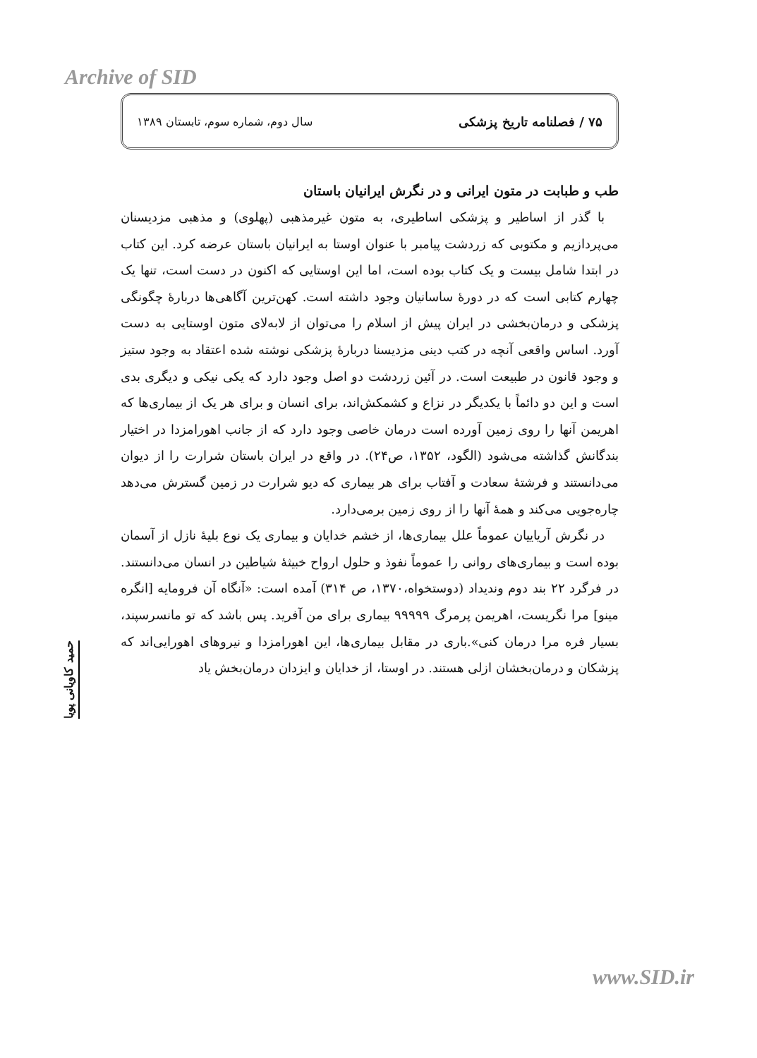Archive of SID
۷۵ / فصلنامه تاریخ پزشکی سال دوم، شماره سوم، تابستان ۱۳۸۹
طب و طبابت در متون ایرانی و در نگرش ایرانیان باستان
با گذر از اساطیر و پزشکی اساطیری، به متون غیرمذهبی (پهلوی) و مذهبی مزدیسنان می‌پردازیم و مکتوبی که زردشت پیامبر با عنوان اوستا به ایرانیان باستان عرضه کرد. این کتاب در ابتدا شامل بیست و یک کتاب بوده است، اما این اوستایی که اکنون در دست است، تنها یک چهارم کتابی است که در دورۀ ساسانیان وجود داشته است. کهن‌ترین آگاهی‌ها دربارۀ چگونگی پزشکی و درمان‌بخشی در ایران پیش از اسلام را می‌توان از لابه‌لای متون اوستایی به دست آورد. اساس واقعی آنچه در کتب دینی مزدیسنا دربارۀ پزشکی نوشته شده اعتقاد به وجود ستیز و وجود قانون در طبیعت است. در آئین زردشت دو اصل وجود دارد که یکی نیکی و دیگری بدی است و این دو دائماً با یکدیگر در نزاع و کشمکش‌اند، برای انسان و برای هر یک از بیماری‌ها که اهریمن آنها را روی زمین آورده است درمان خاصی وجود دارد که از جانب اهورامزدا در اختیار بندگانش گذاشته می‌شود (الگود، ۱۳۵۲، ص۲۴). در واقع در ایران باستان شرارت را از دیوان می‌دانستند و فرشتۀ سعادت و آفتاب برای هر بیماری که دیو شرارت در زمین گسترش می‌دهد چاره‌جویی می‌کند و همۀ آنها را از روی زمین برمی‌دارد.
در نگرش آریاییان عموماً علل بیماری‌ها، از خشم خدایان و بیماری یک نوع بلیۀ نازل از آسمان بوده است و بیماری‌های روانی را عموماً نفوذ و حلول ارواح خبیثۀ شیاطین در انسان می‌دانستند. در فرگرد ۲۲ بند دوم وندیداد (دوستخواه،۱۳۷۰، ص ۳۱۴) آمده است: «آنگاه آن فرومایه [انگره مینو] مرا نگریست، اهریمن پرمرگ ۹۹۹۹۹ بیماری برای من آفرید. پس باشد که تو مانسرسپند، بسیار فره مرا درمان کنی».باری در مقابل بیماری‌ها، این اهورامزدا و نیروهای اهورایی‌اند که پزشکان و درمان‌بخشان ازلی هستند. در اوستا، از خدایان و ایزدان درمان‌بخش یاد
حمید کاویانی پویا
www.SID.ir